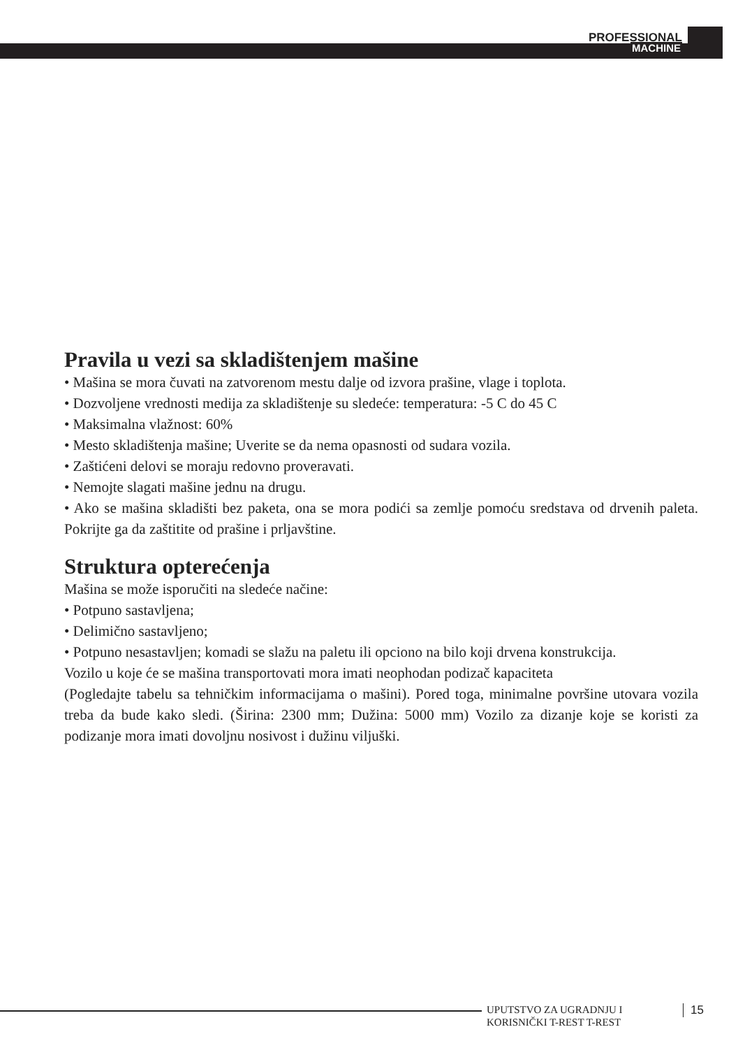PROFESSIONAL
MACHINE
Pravila u vezi sa skladištenjem mašine
• Mašina se mora čuvati na zatvorenom mestu dalje od izvora prašine, vlage i toplota.
• Dozvoljene vrednosti medija za skladištenje su sledeće: temperatura: -5 C do 45 C
• Maksimalna vlažnost: 60%
• Mesto skladištenja mašine; Uverite se da nema opasnosti od sudara vozila.
• Zaštićeni delovi se moraju redovno proveravati.
• Nemojte slagati mašine jednu na drugu.
• Ako se mašina skladišti bez paketa, ona se mora podići sa zemlje pomoću sredstava od drvenih paleta. Pokrijte ga da zaštitite od prašine i prljavštine.
Struktura opterećenja
Mašina se može isporučiti na sledeće načine:
• Potpuno sastavljena;
• Delimično sastavljeno;
• Potpuno nesastavljen; komadi se slažu na paletu ili opciono na bilo koji drvena konstrukcija.
Vozilo u koje će se mašina transportovati mora imati neophodan podizač kapaciteta
(Pogledajte tabelu sa tehničkim informacijama o mašini). Pored toga, minimalne površine utovara vozila treba da bude kako sledi. (Širina: 2300 mm; Dužina: 5000 mm) Vozilo za dizanje koje se koristi za podizanje mora imati dovoljnu nosivost i dužinu viljuški.
UPUTSTVO ZA UGRADNJU I
KORISNIČKI T-REST T-REST
15